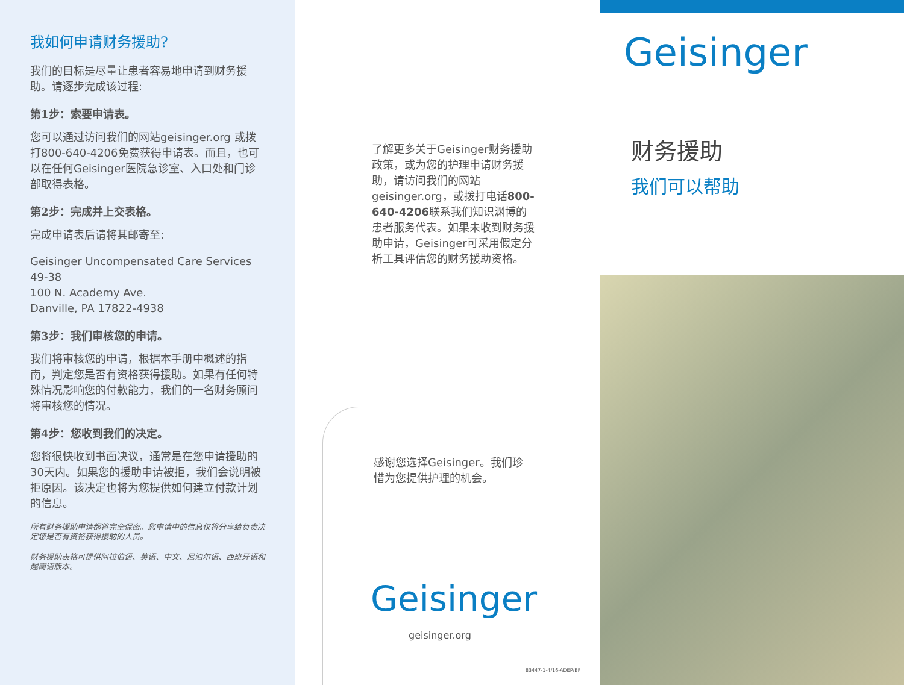我如何申请财务援助?
我们的目标是尽量让患者容易地申请到财务援助。请逐步完成该过程:
第1步：索要申请表。
您可以通过访问我们的网站geisinger.org 或拨打800-640-4206免费获得申请表。而且，也可以在任何Geisinger医院急诊室、入口处和门诊部取得表格。
第2步：完成并上交表格。
完成申请表后请将其邮寄至:
Geisinger Uncompensated Care Services 49-38
100 N. Academy Ave.
Danville, PA 17822-4938
第3步：我们审核您的申请。
我们将审核您的申请，根据本手册中概述的指南，判定您是否有资格获得援助。如果有任何特殊情况影响您的付款能力，我们的一名财务顾问将审核您的情况。
第4步：您收到我们的决定。
您将很快收到书面决议，通常是在您申请援助的30天内。如果您的援助申请被拒，我们会说明被拒原因。该决定也将为您提供如何建立付款计划的信息。
所有财务援助申请都将完全保密。您申请中的信息仅将分享给负责决定您是否有资格获得援助的人员。
财务援助表格可提供阿拉伯语、英语、中文、尼泊尔语、西班牙语和越南语版本。
了解更多关于Geisinger财务援助政策，或为您的护理申请财务援助，请访问我们的网站geisinger.org，或拨打电话800-640-4206联系我们知识渊博的患者服务代表。如果未收到财务援助申请，Geisinger可采用假定分析工具评估您的财务援助资格。
感谢您选择Geisinger。我们珍惜为您提供护理的机会。
Geisinger
geisinger.org
83447-1-4/16-ADEP/BF
Geisinger
财务援助
我们可以帮助